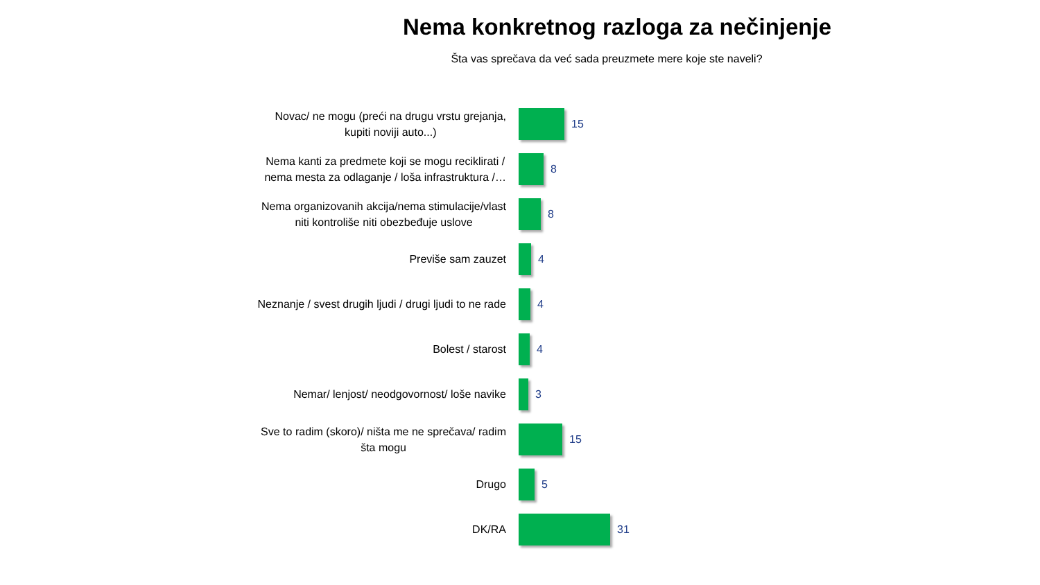Nema konkretnog razloga za nečinjenje
Šta vas sprečava da već sada preuzmete mere koje ste naveli?
Novac/ ne mogu (preći na drugu vrstu grejanja,
kupiti noviji auto...)
15
Nema kanti za predmete koji se mogu reciklirati /
nema mesta za odlaganje / loša infrastruktura /…
8
Nema organizovanih akcija/nema stimulacije/vlast
niti kontroliše niti obezbeđuje uslove
8
Previše sam zauzet
4
Neznanje / svest drugih ljudi / drugi ljudi to ne rade
4
Bolest / starost
4
Nemar/ lenjost/ neodgovornost/ loše navike
3
Sve to radim (skoro)/ ništa me ne sprečava/ radim
šta mogu
15
Drugo
5
DK/RA
31